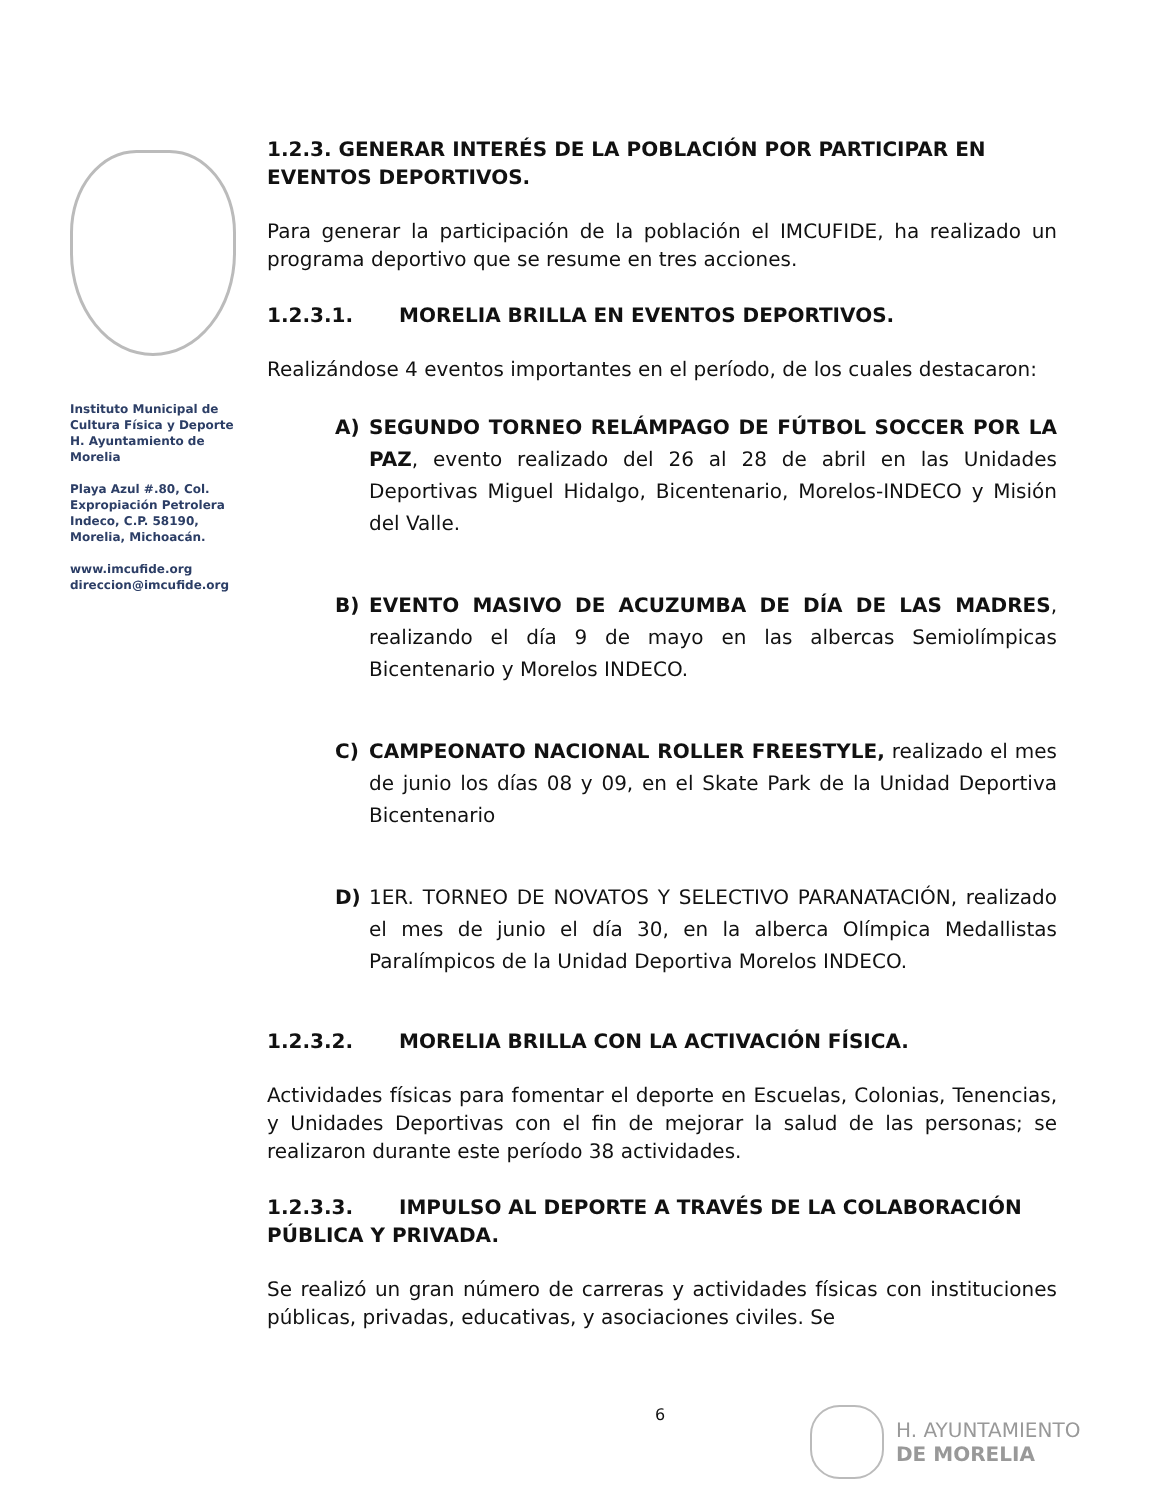Instituto Municipal de Cultura Física y Deporte H. Ayuntamiento de Morelia
Playa Azul #.80, Col. Expropiación Petrolera Indeco, C.P. 58190, Morelia, Michoacán.
www.imcufide.org
direccion@imcufide.org
1.2.3. GENERAR INTERÉS DE LA POBLACIÓN POR PARTICIPAR EN EVENTOS DEPORTIVOS.
Para generar la participación de la población el IMCUFIDE, ha realizado un programa deportivo que se resume en tres acciones.
1.2.3.1. MORELIA BRILLA EN EVENTOS DEPORTIVOS.
Realizándose 4 eventos importantes en el período, de los cuales destacaron:
A) SEGUNDO TORNEO RELÁMPAGO DE FÚTBOL SOCCER POR LA PAZ, evento realizado del 26 al 28 de abril en las Unidades Deportivas Miguel Hidalgo, Bicentenario, Morelos-INDECO y Misión del Valle.
B) EVENTO MASIVO DE ACUZUMBA DE DÍA DE LAS MADRES, realizando el día 9 de mayo en las albercas Semiolímpicas Bicentenario y Morelos INDECO.
C) CAMPEONATO NACIONAL ROLLER FREESTYLE, realizado el mes de junio los días 08 y 09, en el Skate Park de la Unidad Deportiva Bicentenario
D) 1ER. TORNEO DE NOVATOS Y SELECTIVO PARANATACIÓN, realizado el mes de junio el día 30, en la alberca Olímpica Medallistas Paralímpicos de la Unidad Deportiva Morelos INDECO.
1.2.3.2. MORELIA BRILLA CON LA ACTIVACIÓN FÍSICA.
Actividades físicas para fomentar el deporte en Escuelas, Colonias, Tenencias, y Unidades Deportivas con el fin de mejorar la salud de las personas; se realizaron durante este período 38 actividades.
1.2.3.3. IMPULSO AL DEPORTE A TRAVÉS DE LA COLABORACIÓN PÚBLICA Y PRIVADA.
Se realizó un gran número de carreras y actividades físicas con instituciones públicas, privadas, educativas, y asociaciones civiles. Se
6
H. AYUNTAMIENTO
DE MORELIA